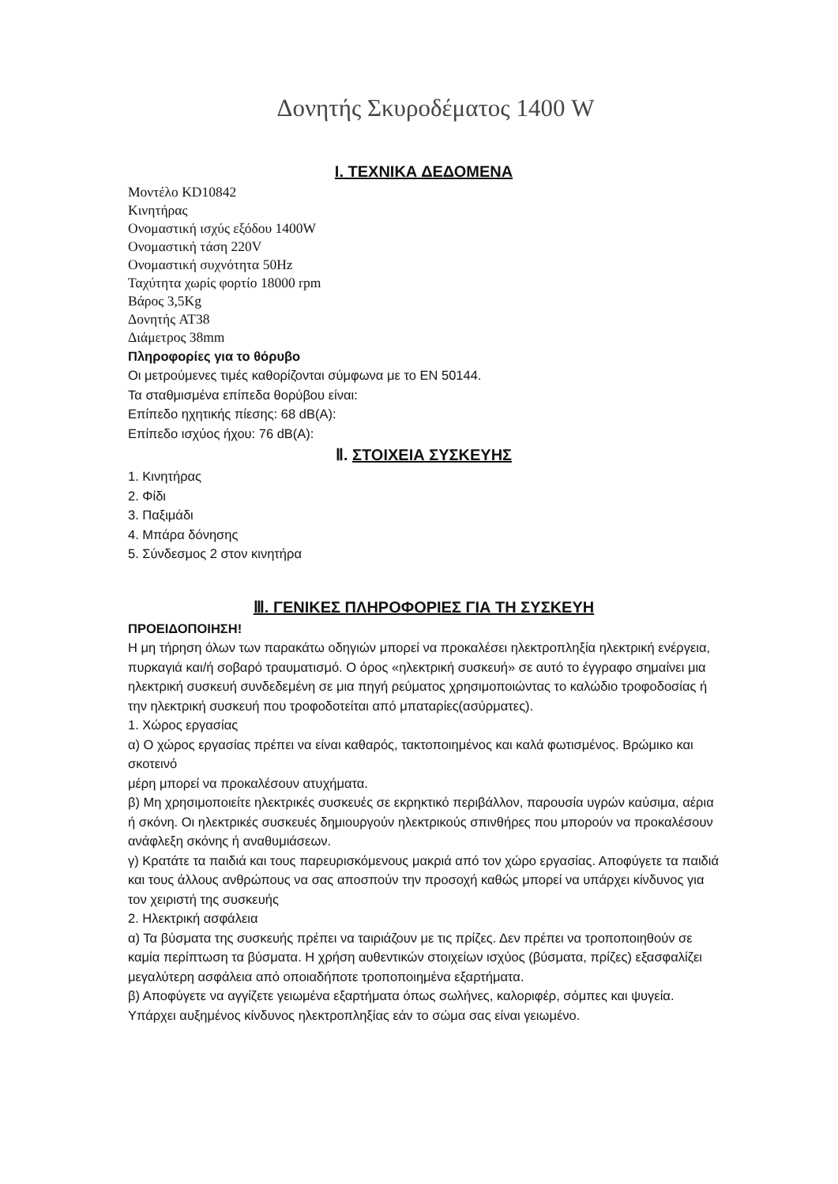Δονητής Σκυροδέματος 1400 W
I. ΤΕΧΝΙΚΑ ΔΕΔΟΜΕΝΑ
Μοντέλο KD10842
Κινητήρας
Ονομαστική ισχύς εξόδου 1400W
Ονομαστική τάση 220V
Ονομαστική συχνότητα 50Hz
Ταχύτητα χωρίς φορτίο 18000 rpm
Βάρος 3,5Kg
Δονητής AT38
Διάμετρος 38mm
Πληροφορίες για το θόρυβο
Οι μετρούμενες τιμές καθορίζονται σύμφωνα με το EN 50144.
Τα σταθμισμένα επίπεδα θορύβου είναι:
Επίπεδο ηχητικής πίεσης: 68 dB(A):
Επίπεδο ισχύος ήχου: 76 dB(A):
Ⅱ. ΣΤΟΙΧΕΙΑ ΣΥΣΚΕΥΗΣ
1. Κινητήρας
2. Φίδι
3. Παξιμάδι
4. Μπάρα δόνησης
5. Σύνδεσμος 2 στον κινητήρα
Ⅲ. ΓΕΝΙΚΕΣ ΠΛΗΡΟΦΟΡΙΕΣ ΓΙΑ ΤΗ ΣΥΣΚΕΥΗ
ΠΡΟΕΙΔΟΠΟΙΗΣΗ!
Η μη τήρηση όλων των παρακάτω οδηγιών μπορεί να προκαλέσει ηλεκτροπληξία ηλεκτρική ενέργεια, πυρκαγιά και/ή σοβαρό τραυματισμό. Ο όρος «ηλεκτρική συσκευή» σε αυτό το έγγραφο σημαίνει μια ηλεκτρική συσκευή συνδεδεμένη σε μια πηγή ρεύματος χρησιμοποιώντας το καλώδιο τροφοδοσίας ή την ηλεκτρική συσκευή που τροφοδοτείται από μπαταρίες(ασύρματες).
1. Χώρος εργασίας
α) Ο χώρος εργασίας πρέπει να είναι καθαρός, τακτοποιημένος και καλά φωτισμένος. Βρώμικο και σκοτεινό
μέρη μπορεί να προκαλέσουν ατυχήματα.
β) Μη χρησιμοποιείτε ηλεκτρικές συσκευές σε εκρηκτικό περιβάλλον, παρουσία υγρών καύσιμα, αέρια ή σκόνη. Οι ηλεκτρικές συσκευές δημιουργούν ηλεκτρικούς σπινθήρες που μπορούν να προκαλέσουν ανάφλεξη σκόνης ή αναθυμιάσεων.
γ) Κρατάτε τα παιδιά και τους παρευρισκόμενους μακριά από τον χώρο εργασίας. Αποφύγετε τα παιδιά και τους άλλους ανθρώπους να σας αποσπούν την προσοχή καθώς μπορεί να υπάρχει κίνδυνος για τον χειριστή της συσκευής
2. Ηλεκτρική ασφάλεια
α) Τα βύσματα της συσκευής πρέπει να ταιριάζουν με τις πρίζες. Δεν πρέπει να τροποποιηθούν σε καμία περίπτωση τα βύσματα. Η χρήση αυθεντικών στοιχείων ισχύος (βύσματα, πρίζες) εξασφαλίζει μεγαλύτερη ασφάλεια από οποιαδήποτε τροποποιημένα εξαρτήματα.
β) Αποφύγετε να αγγίζετε γειωμένα εξαρτήματα όπως σωλήνες, καλοριφέρ, σόμπες και ψυγεία. Υπάρχει αυξημένος κίνδυνος ηλεκτροπληξίας εάν το σώμα σας είναι γειωμένο.